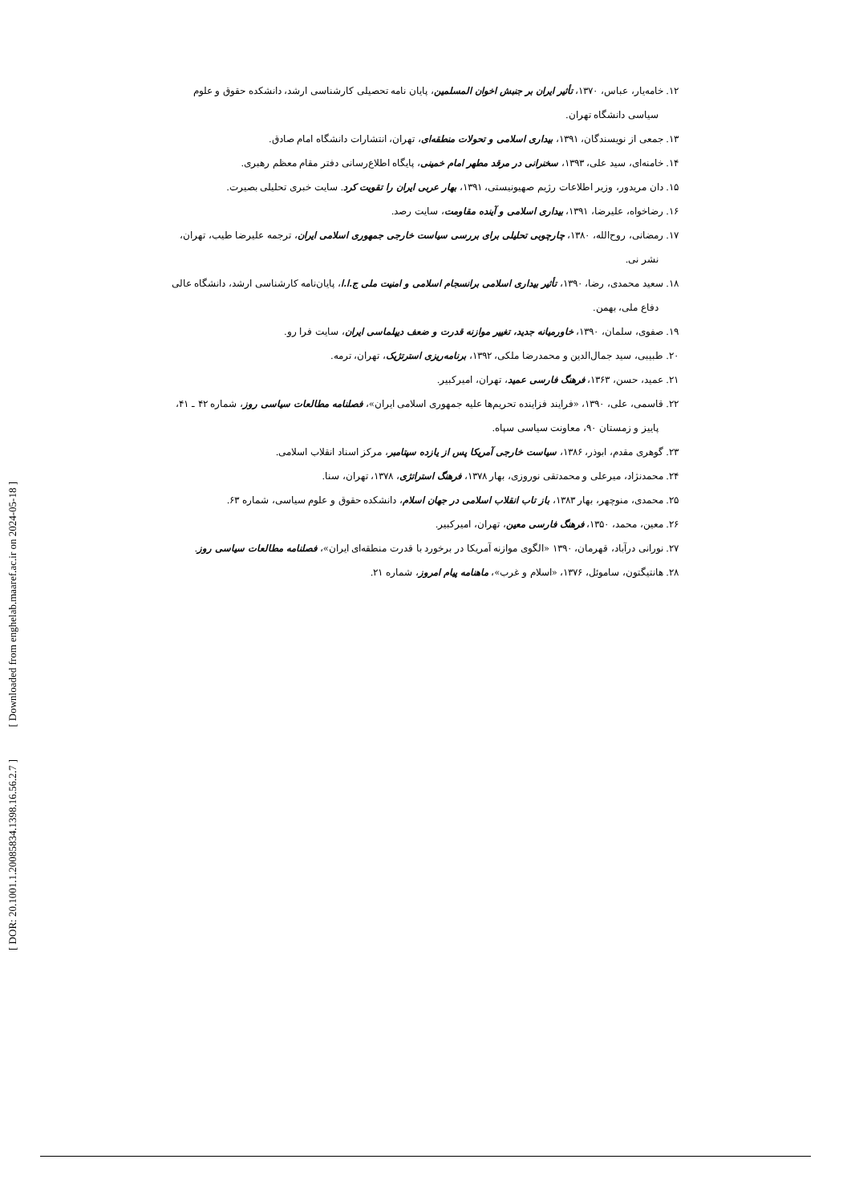[ Downloaded from enghelab.maaref.ac.ir on 2024-05-18 ]
[ DOR: 20.1001.1.20085834.1398.16.56.2.7 ]
۱۲. خامه‌یار، عباس، ۱۳۷۰، تأثیر ایران بر جنبش اخوان المسلمین، پایان نامه تحصیلی کارشناسی ارشد، دانشکده حقوق و علوم سیاسی دانشگاه تهران.
۱۳. جمعی از نویسندگان، ۱۳۹۱، بیداری اسلامی و تحولات منطقه‌ای، تهران، انتشارات دانشگاه امام صادق.
۱۴. خامنه‌ای، سید علی، ۱۳۹۳، سخنرانی در مرقد مطهر امام خمینی، پایگاه اطلاع‌رسانی دفتر مقام معظم رهبری.
۱۵. دان مریدور، وزیر اطلاعات رژیم صهیونیستی، ۱۳۹۱، بهار عربی ایران را تقویت کرد. سایت خبری تحلیلی بصیرت.
۱۶. رضاخواه، علیرضا، ۱۳۹۱، بیداری اسلامی و آینده مقاومت، سایت رصد.
۱۷. رمضانی، روح‌الله، ۱۳۸۰، چارچوبی تحلیلی برای بررسی سیاست خارجی جمهوری اسلامی ایران، ترجمه علیرضا طیب، تهران، نشر نی.
۱۸. سعید محمدی، رضا، ۱۳۹۰، تأثیر بیداری اسلامی برانسجام اسلامی و امنیت ملی ج.ا.ا، پایان‌نامه کارشناسی ارشد، دانشگاه عالی دفاع ملی، بهمن.
۱۹. صفوی، سلمان، ۱۳۹۰، خاورمیانه جدید، تغییر موازنه قدرت و ضعف دیپلماسی ایران، سایت فرا رو.
۲۰. طبیبی، سید جمال‌الدین و محمدرضا ملکی، ۱۳۹۲، برنامه‌ریزی استرتژیک، تهران، ترمه.
۲۱. عمید، حسن، ۱۳۶۳، فرهنگ فارسی عمید، تهران، امیرکبیر.
۲۲. قاسمی، علی، ۱۳۹۰، «فرایند فزاینده تحریم‌ها علیه جمهوری اسلامی ایران»، فصلنامه مطالعات سیاسی روز، شماره ۴۲ ـ ۴۱، پاییز و زمستان ۹۰، معاونت سیاسی سپاه.
۲۳. گوهری مقدم، ابوذر، ۱۳۸۶، سیاست خارجی آمریکا پس از یازده سپتامبر، مرکز اسناد انقلاب اسلامی.
۲۴. محمدنژاد، میرعلی و محمدتقی نوروزی، بهار ۱۳۷۸، فرهنگ استراتژی، ۱۳۷۸، تهران، سنا.
۲۵. محمدی، منوچهر، بهار ۱۳۸۳، باز تاب انقلاب اسلامی در جهان اسلام، دانشکده حقوق و علوم سیاسی، شماره ۶۳.
۲۶. معین، محمد، ۱۳۵۰، فرهنگ فارسی معین، تهران، امیرکبیر.
۲۷. نورانی درآباد، قهرمان، ۱۳۹۰ «الگوی موازنه آمریکا در برخورد با قدرت منطقه‌ای ایران»، فصلنامه مطالعات سیاسی روز.
۲۸. هانتیگتون، ساموئل، ۱۳۷۶، «اسلام و غرب»، ماهنامه پیام امروز، شماره ۲۱.